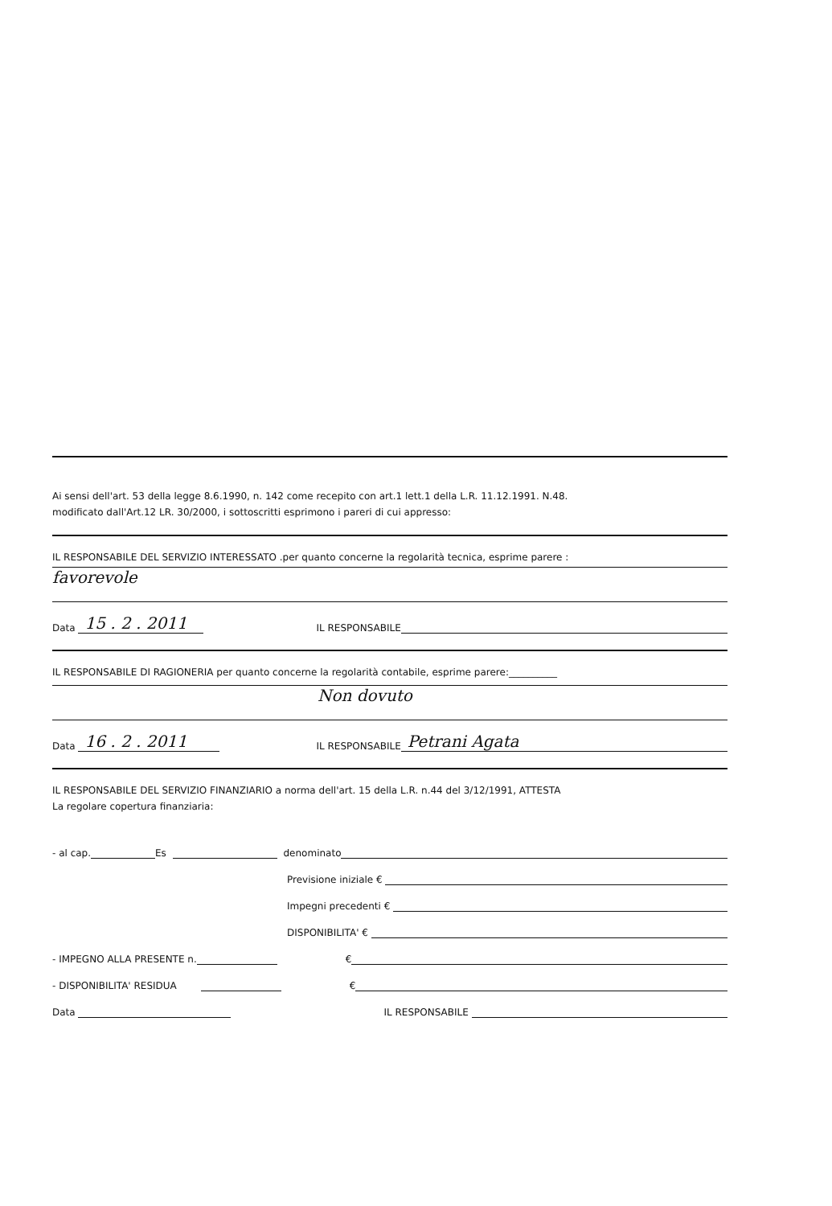Ai sensi dell'art. 53 della legge 8.6.1990, n. 142 come recepito con art.1 lett.1 della L.R. 11.12.1991. N.48.
modificato dall'Art.12 LR. 30/2000, i sottoscritti esprimono i pareri di cui appresso:
IL RESPONSABILE DEL SERVIZIO INTERESSATO .per quanto concerne la regolarità tecnica, esprime parere :
favorevole
Data 15 . 2 . 2011 IL RESPONSABILE
IL RESPONSABILE DI RAGIONERIA per quanto concerne la regolarità contabile, esprime parere:__________
Non dovuto
Data 16 . 2 . 2011 IL RESPONSABILE Petrani Agata
IL RESPONSABILE DEL SERVIZIO FINANZIARIO a norma dell'art. 15 della L.R. n.44 del 3/12/1991, ATTESTA
La regolare copertura finanziaria:
- al cap. Es denominato
Previsione iniziale €
Impegni precedenti €
DISPONIBILITA' €
- IMPEGNO ALLA PRESENTE n. €
- DISPONIBILITA' RESIDUA €
Data IL RESPONSABILE